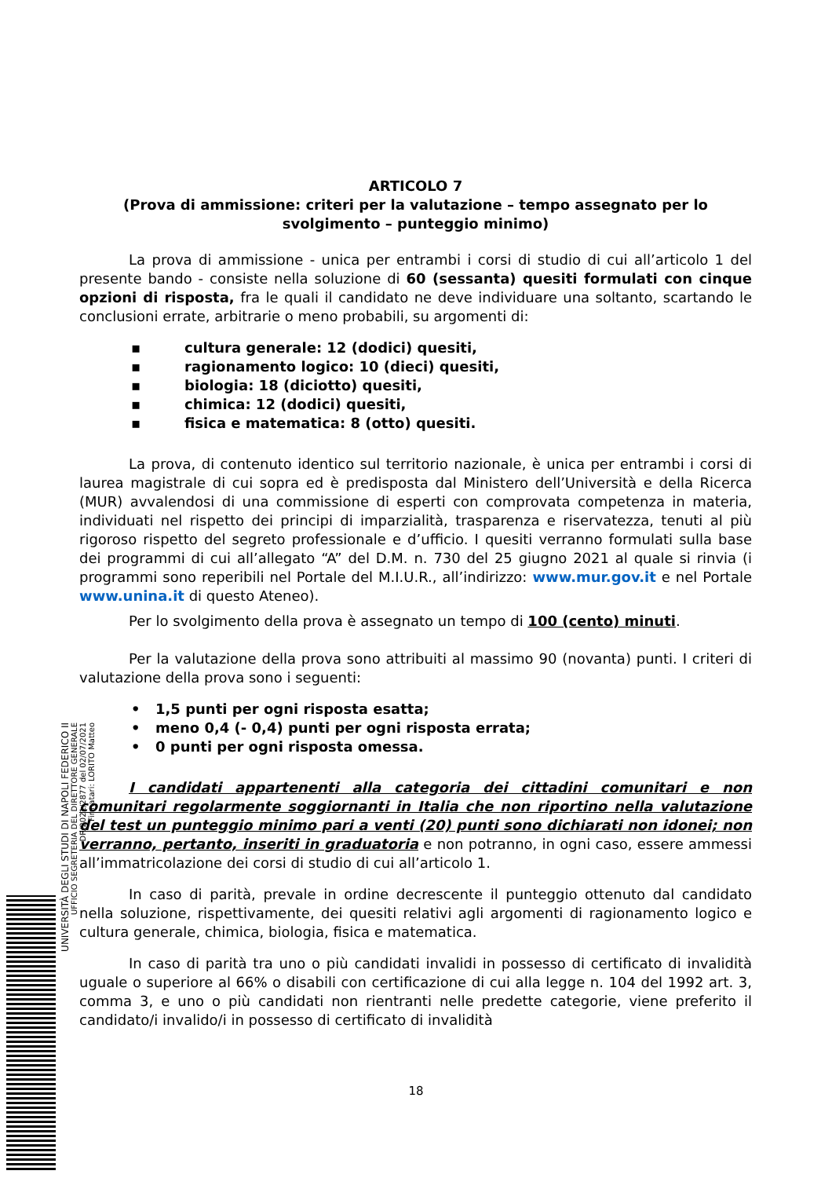ARTICOLO 7
(Prova di ammissione: criteri per la valutazione – tempo assegnato per lo svolgimento – punteggio minimo)
La prova di ammissione - unica per entrambi i corsi di studio di cui all’articolo 1 del presente bando - consiste nella soluzione di 60 (sessanta) quesiti formulati con cinque opzioni di risposta, fra le quali il candidato ne deve individuare una soltanto, scartando le conclusioni errate, arbitrarie o meno probabili, su argomenti di:
▪ cultura generale: 12 (dodici) quesiti,
▪ ragionamento logico: 10 (dieci) quesiti,
▪ biologia: 18 (diciotto) quesiti,
▪ chimica: 12 (dodici) quesiti,
▪ fisica e matematica: 8 (otto) quesiti.
La prova, di contenuto identico sul territorio nazionale, è unica per entrambi i corsi di laurea magistrale di cui sopra ed è predisposta dal Ministero dell’Università e della Ricerca (MUR) avvalendosi di una commissione di esperti con comprovata competenza in materia, individuati nel rispetto dei principi di imparzialità, trasparenza e riservatezza, tenuti al più rigoroso rispetto del segreto professionale e d’ufficio. I quesiti verranno formulati sulla base dei programmi di cui all’allegato “A” del D.M. n. 730 del 25 giugno 2021 al quale si rinvia (i programmi sono reperibili nel Portale del M.I.U.R., all’indirizzo: www.mur.gov.it e nel Portale www.unina.it di questo Ateneo).
Per lo svolgimento della prova è assegnato un tempo di 100 (cento) minuti.
Per la valutazione della prova sono attribuiti al massimo 90 (novanta) punti. I criteri di valutazione della prova sono i seguenti:
• 1,5 punti per ogni risposta esatta;
• meno 0,4 (- 0,4) punti per ogni risposta errata;
• 0 punti per ogni risposta omessa.
I candidati appartenenti alla categoria dei cittadini comunitari e non comunitari regolarmente soggiornanti in Italia che non riportino nella valutazione del test un punteggio minimo pari a venti (20) punti sono dichiarati non idonei; non verranno, pertanto, inseriti in graduatoria e non potranno, in ogni caso, essere ammessi all’immatricolazione dei corsi di studio di cui all’articolo 1.
In caso di parità, prevale in ordine decrescente il punteggio ottenuto dal candidato nella soluzione, rispettivamente, dei quesiti relativi agli argomenti di ragionamento logico e cultura generale, chimica, biologia, fisica e matematica.
In caso di parità tra uno o più candidati invalidi in possesso di certificato di invalidità uguale o superiore al 66% o disabili con certificazione di cui alla legge n. 104 del 1992 art. 3, comma 3, e uno o più candidati non rientranti nelle predette categorie, viene preferito il candidato/i invalido/i in possesso di certificato di invalidità
UNIVERSITÀ DEGLI STUDI DI NAPOLI FEDERICO II
UFFICIO SEGRETERIA DEL DIRETTORE GENERALE
DR/2021/2877 del 02/07/2021
Firmatari: LORITO Matteo
18